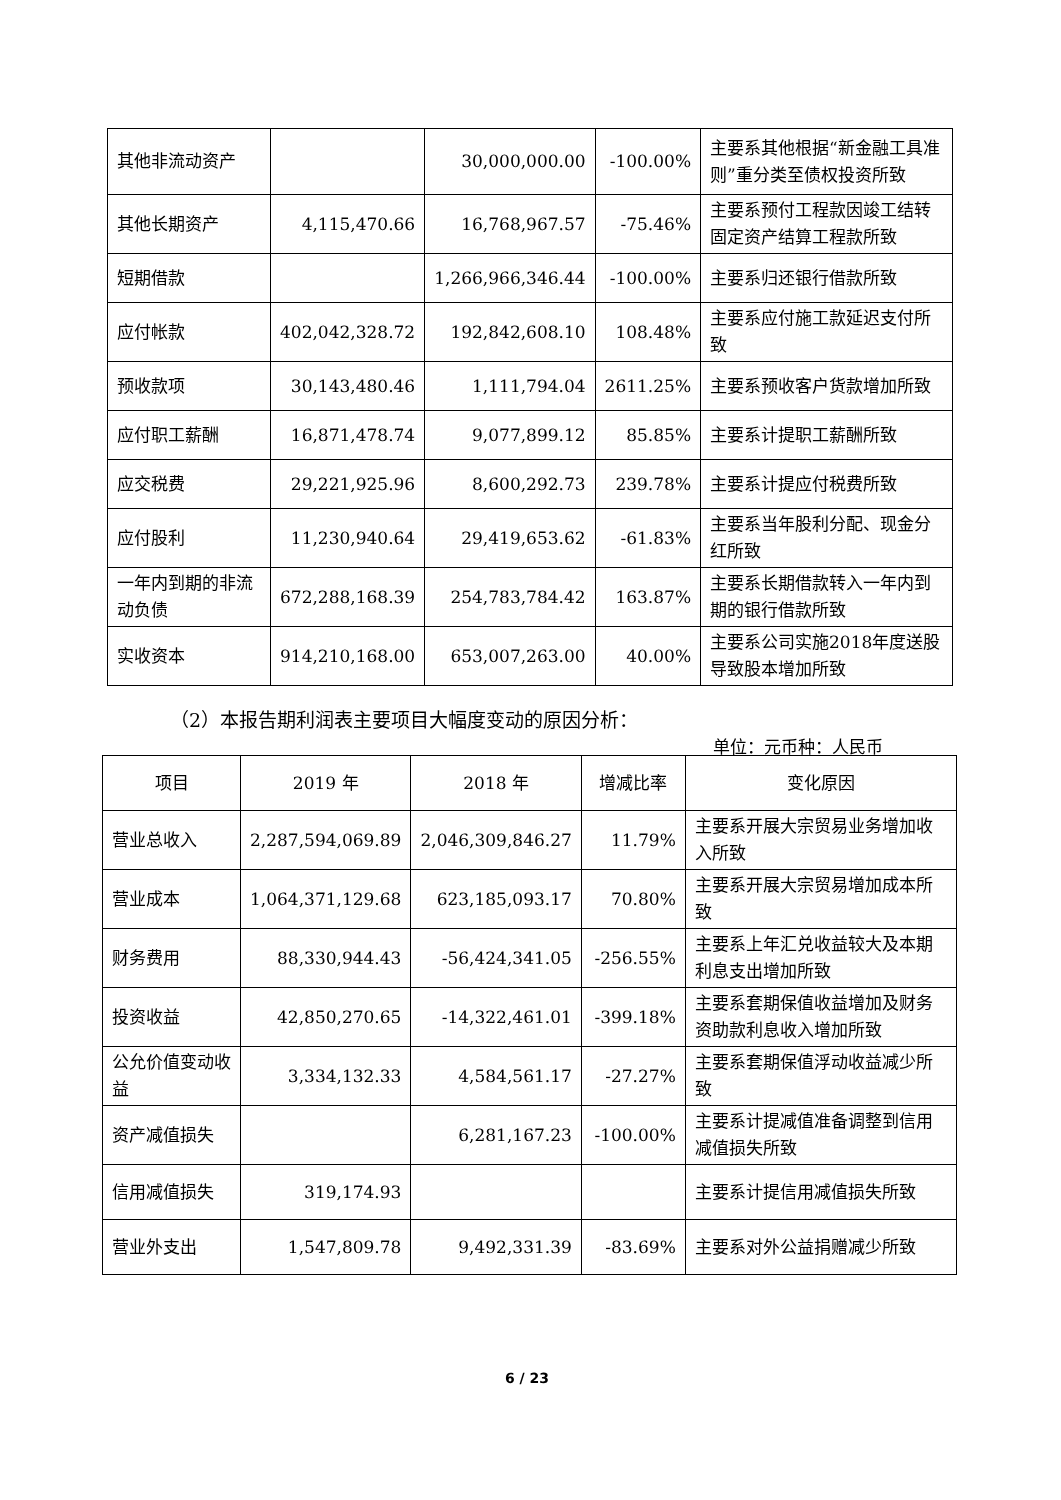| 其他非流动资产 | | 30,000,000.00 | -100.00% | 主要系其他根据“新金融工具准则”重分类至债权投资所致 |
| 其他长期资产 | 4,115,470.66 | 16,768,967.57 | -75.46% | 主要系预付工程款因竣工结转固定资产结算工程款所致 |
| 短期借款 | | 1,266,966,346.44 | -100.00% | 主要系归还银行借款所致 |
| 应付帐款 | 402,042,328.72 | 192,842,608.10 | 108.48% | 主要系应付施工款延迟支付所致 |
| 预收款项 | 30,143,480.46 | 1,111,794.04 | 2611.25% | 主要系预收客户货款增加所致 |
| 应付职工薪酬 | 16,871,478.74 | 9,077,899.12 | 85.85% | 主要系计提职工薪酬所致 |
| 应交税费 | 29,221,925.96 | 8,600,292.73 | 239.78% | 主要系计提应付税费所致 |
| 应付股利 | 11,230,940.64 | 29,419,653.62 | -61.83% | 主要系当年股利分配、现金分红所致 |
| 一年内到期的非流动负债 | 672,288,168.39 | 254,783,784.42 | 163.87% | 主要系长期借款转入一年内到期的银行借款所致 |
| 实收资本 | 914,210,168.00 | 653,007,263.00 | 40.00% | 主要系公司实施2018年度送股导致股本增加所致 |
（2）本报告期利润表主要项目大幅度变动的原因分析：
单位：元币种：人民币
| 项目 | 2019 年 | 2018 年 | 增减比率 | 变化原因 |
| 营业总收入 | 2,287,594,069.89 | 2,046,309,846.27 | 11.79% | 主要系开展大宗贸易业务增加收入所致 |
| 营业成本 | 1,064,371,129.68 | 623,185,093.17 | 70.80% | 主要系开展大宗贸易增加成本所致 |
| 财务费用 | 88,330,944.43 | -56,424,341.05 | -256.55% | 主要系上年汇兑收益较大及本期利息支出增加所致 |
| 投资收益 | 42,850,270.65 | -14,322,461.01 | -399.18% | 主要系套期保值收益增加及财务资助款利息收入增加所致 |
| 公允价值变动收益 | 3,334,132.33 | 4,584,561.17 | -27.27% | 主要系套期保值浮动收益减少所致 |
| 资产减值损失 | | 6,281,167.23 | -100.00% | 主要系计提减值准备调整到信用减值损失所致 |
| 信用减值损失 | 319,174.93 | | | 主要系计提信用减值损失所致 |
| 营业外支出 | 1,547,809.78 | 9,492,331.39 | -83.69% | 主要系对外公益捐赠减少所致 |
6 / 23